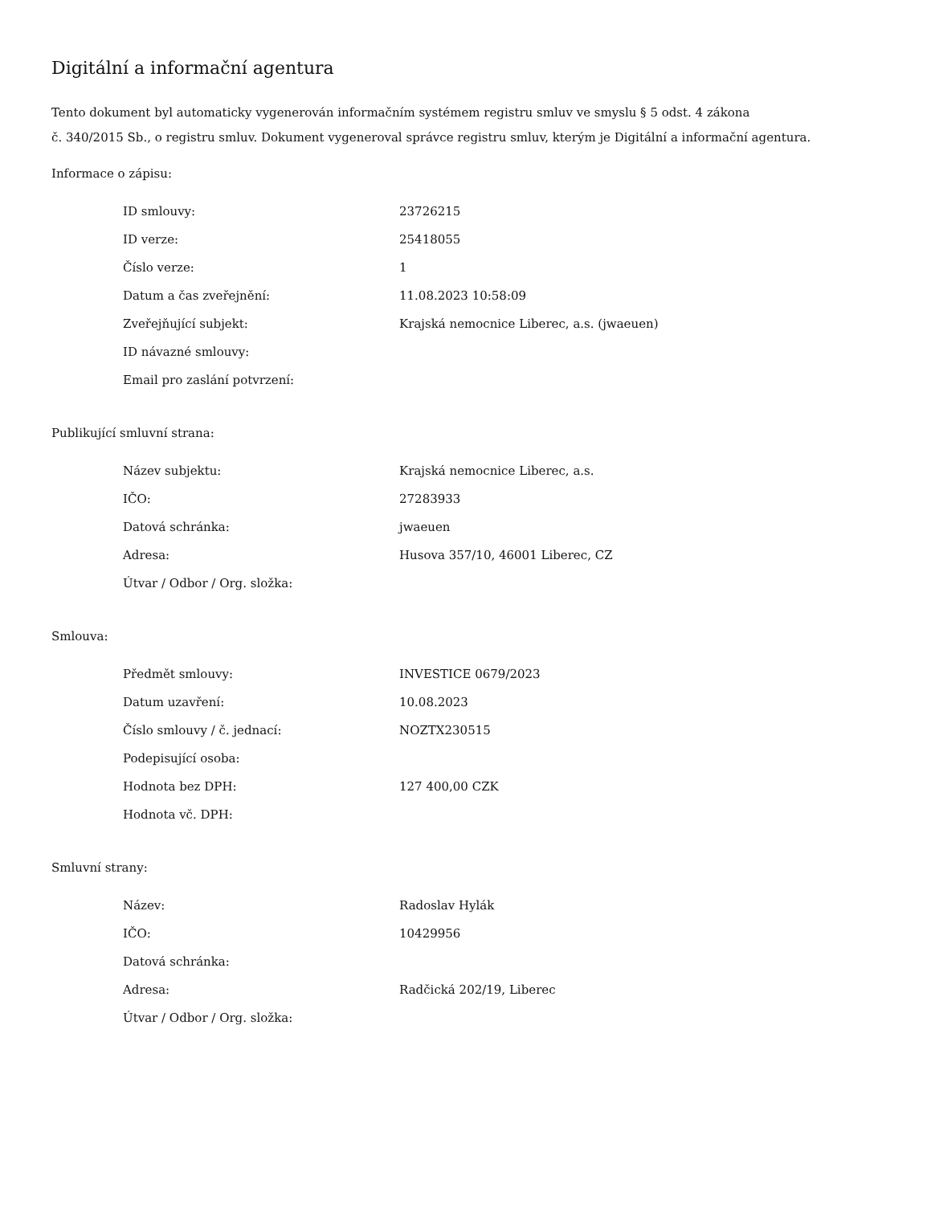Digitální a informační agentura
Tento dokument byl automaticky vygenerován informačním systémem registru smluv ve smyslu § 5 odst. 4 zákona
č. 340/2015 Sb., o registru smluv. Dokument vygeneroval správce registru smluv, kterým je Digitální a informační agentura.
Informace o zápisu:
| ID smlouvy: | 23726215 |
| ID verze: | 25418055 |
| Číslo verze: | 1 |
| Datum a čas zveřejnění: | 11.08.2023 10:58:09 |
| Zveřejňující subjekt: | Krajská nemocnice Liberec, a.s. (jwaeuen) |
| ID návazné smlouvy: | |
| Email pro zaslání potvrzení: | |
Publikující smluvní strana:
| Název subjektu: | Krajská nemocnice Liberec, a.s. |
| IČO: | 27283933 |
| Datová schránka: | jwaeuen |
| Adresa: | Husova 357/10, 46001 Liberec, CZ |
| Útvar / Odbor / Org. složka: | |
Smlouva:
| Předmět smlouvy: | INVESTICE 0679/2023 |
| Datum uzavření: | 10.08.2023 |
| Číslo smlouvy / č. jednací: | NOZTX230515 |
| Podepisující osoba: | |
| Hodnota bez DPH: | 127 400,00 CZK |
| Hodnota vč. DPH: | |
Smluvní strany:
| Název: | Radoslav Hylák |
| IČO: | 10429956 |
| Datová schránka: | |
| Adresa: | Radčická 202/19, Liberec |
| Útvar / Odbor / Org. složka: | |